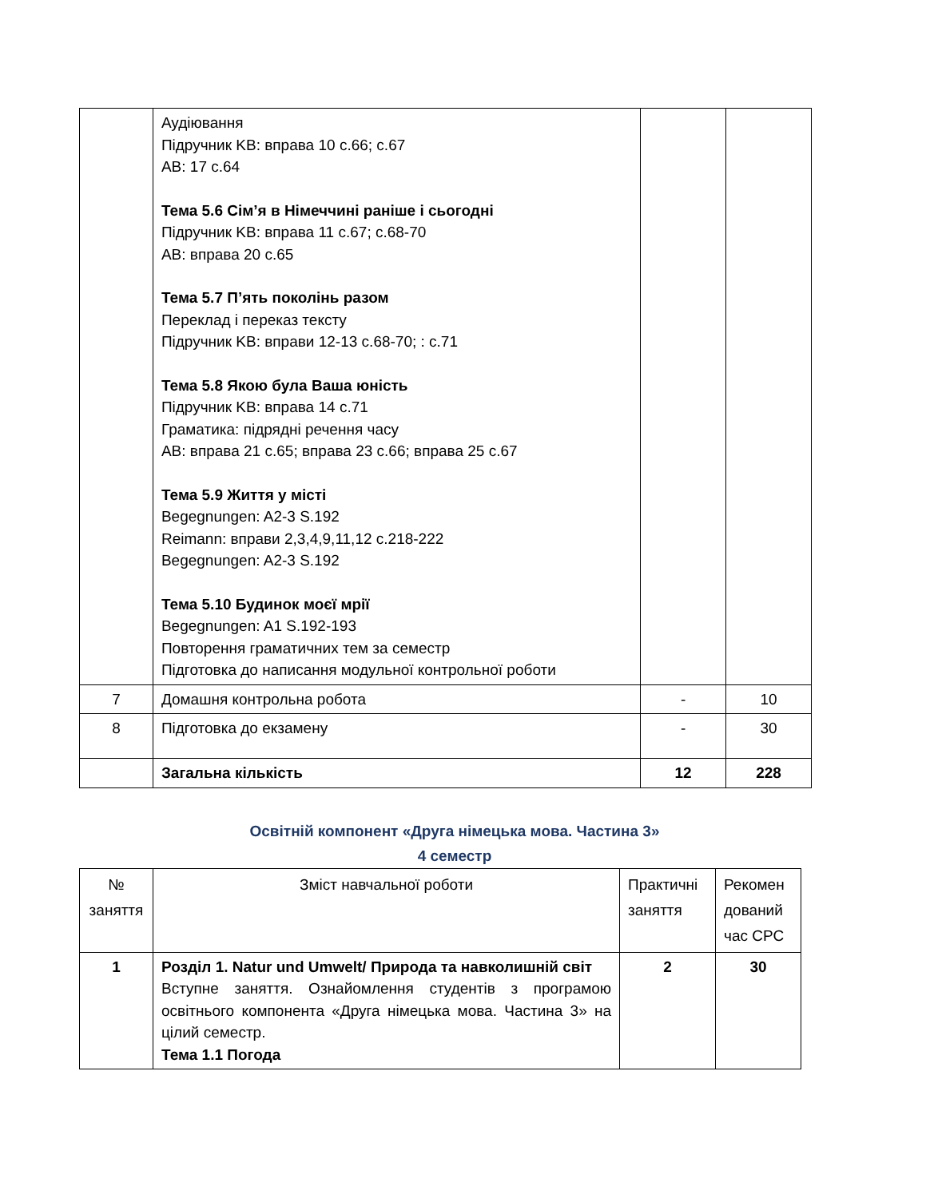| | Аудіювання Підручник KB: вправа 10 с.66; с.67 AB: 17 с.64 Тема 5.6 Сім’я в Німеччині раніше і сьогодні Підручник KB: вправа 11 с.67; с.68-70 AB: вправа 20 с.65 Тема 5.7 П’ять поколінь разом Переклад і переказ тексту Підручник KB: вправи 12-13 с.68-70; : с.71 Тема 5.8 Якою була Ваша юність Підручник KB: вправа 14 с.71 Граматика: підрядні речення часу AB: вправа 21 с.65; вправа 23 с.66; вправа 25 с.67 Тема 5.9 Життя у місті Begegnungen: A2-3 S.192 Reimann: вправи 2,3,4,9,11,12 с.218-222 Begegnungen: A2-3 S.192 Тема 5.10 Будинок моєї мрії Begegnungen: A1 S.192-193 Повторення граматичних тем за семестр Підготовка до написання модульної контрольної роботи | | |
| 7 | Домашня контрольна робота | - | 10 |
| 8 | Підготовка до екзамену | - | 30 |
| | Загальна кількість | 12 | 228 |
Освітній компонент «Друга німецька мова. Частина 3»
4 семестр
| № заняття | Зміст навчальної роботи | Практичні заняття | Рекомен дований час СРС |
| 1 | Розділ 1. Natur und Umwelt/ Природа та навколишній світ Вступне заняття. Ознайомлення студентів з програмою освітнього компонента «Друга німецька мова. Частина 3» на цілий семестр. Тема 1.1 Погода | 2 | 30 |